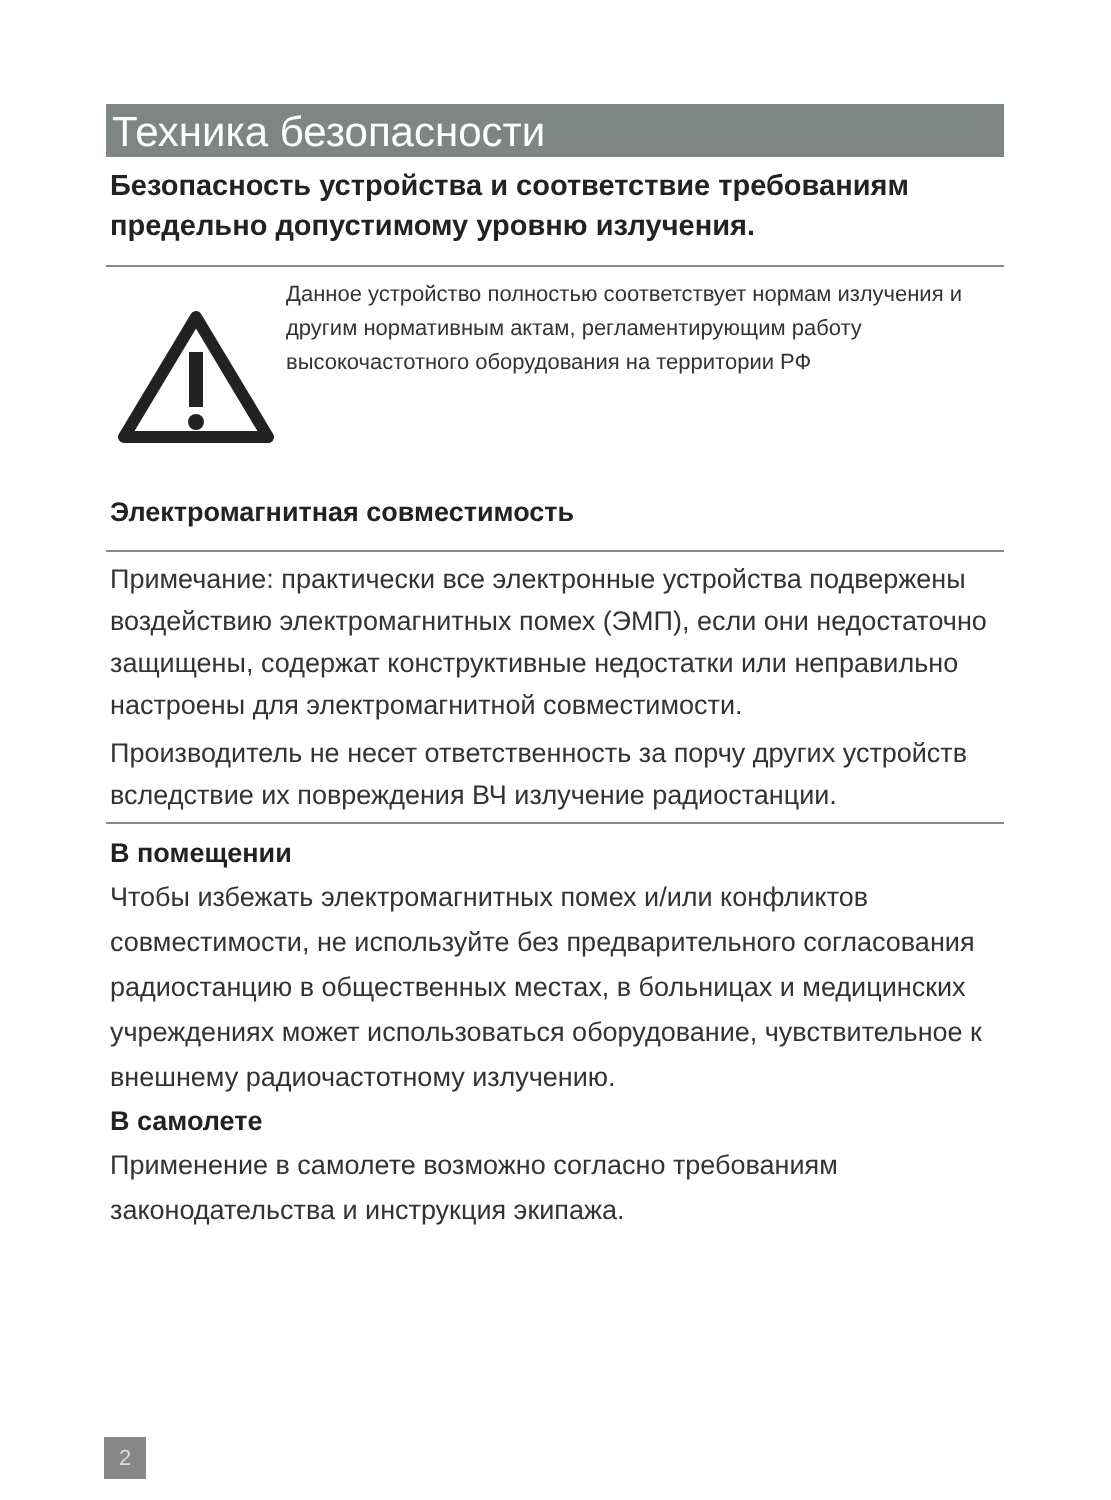Техника безопасности
Безопасность устройства и соответствие требованиям предельно допустимому уровню излучения.
Данное устройство полностью соответствует нормам излучения и другим нормативным актам, регламентирующим работу высокочастотного оборудования на территории РФ
Электромагнитная совместимость
Примечание: практически все электронные устройства подвержены воздействию электромагнитных помех (ЭМП), если они недостаточно защищены, содержат конструктивные недостатки или неправильно настроены для электромагнитной совместимости.
Производитель не несет ответственность за порчу других устройств вследствие их повреждения ВЧ излучение радиостанции.
В помещении
Чтобы избежать электромагнитных помех и/или конфликтов совместимости, не используйте без предварительного согласования радиостанцию в общественных местах, в больницах и медицинских учреждениях может использоваться оборудование, чувствительное к внешнему радиочастотному излучению.
В самолете
Применение в самолете возможно согласно требованиям законодательства и инструкция экипажа.
2